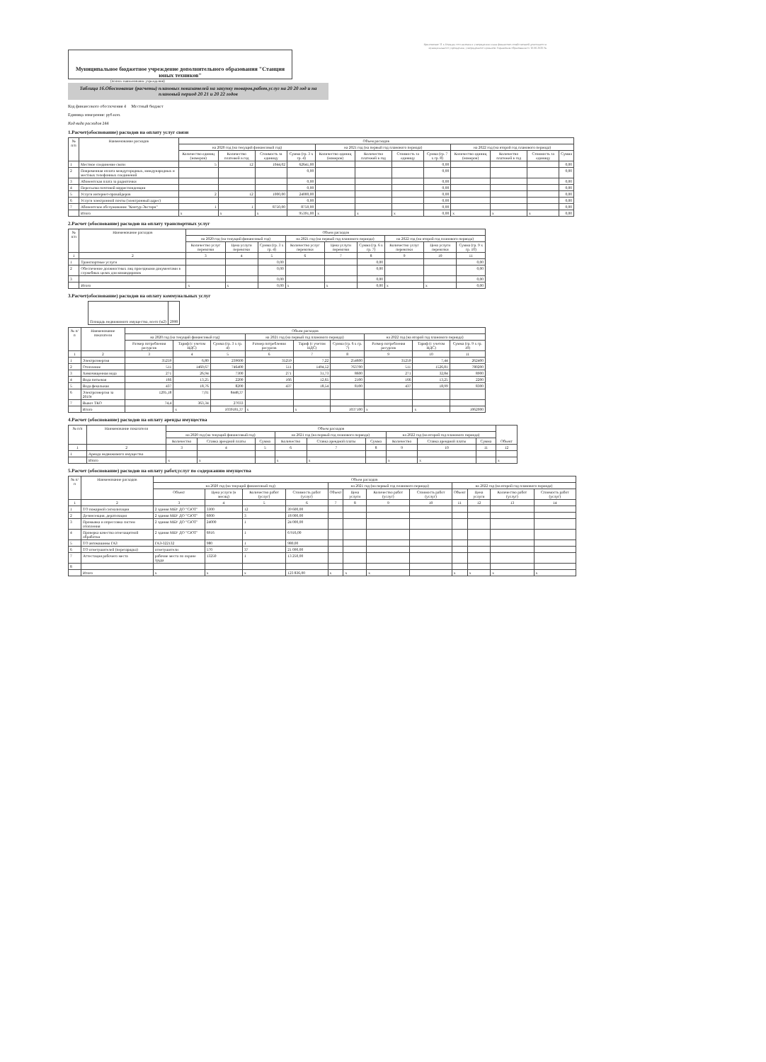Приложение 11 к Порядку составления и утверждения плана финансово-хозяйственной деятельности
муниципального учреждения, утвержденного приказом Управления образования от 10.06.2020 №
Муниципальное бюджетное учреждение дополнительного образования "Станция юных техников"
(полное наименование учреждения)
Таблица 16.Обоснование (расчеты) плановых показателей на закупку товаров,работ,услуг на 20 20 год и на плановый период 20 21 и 20 22 годов
Код финансового обеспечения 4 Местный бюджет
Единица измерения: руб.коп.
Код вида расходов 244
1.Расчет(обоснование) расходов на оплату услуг связи
| № п/п | Наименование расходов | Объем расходов | | | | | | | | | | | |
| --- | --- | --- | --- | --- | --- | --- | --- | --- | --- | --- | --- | --- | --- |
| | | на 2020 год (на текущий финансовый год) | | | | на 2021 год (на первый год планового периода) | | | | на 2022 год (на второй год планового периода) | | | |
| | | Количество единиц (номеров) | Количество платежей в год | Стоимость за единицу | Сумма (гр. 3 х гр. 4) | Количество единиц (номеров) | Количество платежей в год | Стоимость за единицу | Сумма (гр. 7 х гр. 8) | Количество единиц (номеров) | Количество платежей в год | Стоимость за единицу | Сумма |
| 1 | Местное соединение связи | 5 | 12 | 1044,02 | 62641,00 | | | | 0,00 | | | | 0,00 |
| 2 | Повременная оплата междугородных, международных и местных телефонных соединений | | | | 0,00 | | | | 0,00 | | | | 0,00 |
| 3 | Абонентская плата за радиоточки | | | | 0,00 | | | | 0,00 | | | | 0,00 |
| 4 | Пересылка почтовой корреспонденции | | | | 0,00 | | | | 0,00 | | | | 0,00 |
| 5 | Услуги интернет-провайдеров | 2 | 12 | 1000,00 | 24000,00 | | | | 0,00 | | | | 0,00 |
| 6 | Услуги электронной почты (электронный адрес) | | | | 0,00 | | | | 0,00 | | | | 0,00 |
| 7 | Абонентское обслуживание "Контур-Экстерн" | 1 | 1 | 8750,00 | 8750,00 | | | | 0,00 | | | | 0,00 |
| | Итого | x | x | x | 95391,00 | x | x | x | 0,00 | x | x | x | 0,00 |
2.Расчет (обоснование) расходов на оплату транспортных услуг
| № п/п | Наименование расходов | Объем расходов | | | | | | | | |
| --- | --- | --- | --- | --- | --- | --- | --- | --- | --- | --- |
| | | на 2020 год (на текущий финансовый год) | | | на 2021 год (на первый год планового периода) | | | на 2022 год (на второй год планового периода) | | |
| | | Количество услуг перевозки | Цена услуги перевозки | Сумма (гр. 3 х гр. 4) | Количество услуг перевозки | Цена услуги перевозки | Сумма (гр. 6 х гр. 7) | Количество услуг перевозки | Цена услуги перевозки | Сумма (гр. 9 х гр. 10) |
| 1 | 2 | 3 | 4 | 5 | 6 | 7 | 8 | 9 | 10 | 11 |
| 1 | Транспортные услуги | | | 0,00 | | | 0,00 | | | 0,00 |
| 2 | Обеспечение должностных лиц проездными документами в служебных целях для командировок | | | 0,00 | | | 0,00 | | | 0,00 |
| 3 | | | | 0,00 | | | 0,00 | | | 0,00 |
| | Итого | x | x | 0,00 | x | x | 0,00 | x | x | 0,00 |
3.Расчет(обоснование) расходов на оплату коммунальных услуг
| Площадь недвижимого имущества, всего (м2) | 2998 |
| № п/п | Наименование показателя | Объем расходов | | | | | | | | |
| --- | --- | --- | --- | --- | --- | --- | --- | --- | --- | --- |
| | | на 2020 год (на текущий финансовый год) | | | на 2021 год (на первый год планового периода) | | | на 2022 год (на второй год планового периода) | | |
| | | Размер потребления ресурсов | Тариф (с учетом НДС) | Сумма (гр. 3 х гр. 4) | Размер потребления ресурсов | Тариф (с учетом НДС) | Сумма (гр. 6 х гр. 7) | Размер потребления ресурсов | Тариф (с учетом НДС) | Сумма (гр. 9 х гр. 10) |
| 1 | 2 | 3 | 4 | 5 | 6 | 7 | 8 | 9 | 10 | 11 |
| 1 | Электроэнергия | 35259 | 6,80 | 239600 | 35259 | 7,22 | 254600 | 35259 | 7,44 | 262400 |
| 2 | Отопление | 511 | 1460,67 | 746400 | 511 | 1494,52 | 763700 | 511 | 1526,81 | 780200 |
| 3 | Химочищенная вода | 271 | 26,94 | 7300 | 271 | 31,73 | 8600 | 271 | 32,84 | 8900 |
| 4 | Вода питьевая | 166 | 13,25 | 2200 | 166 | 12,65 | 2100 | 166 | 13,25 | 2200 |
| 5 | Вода фекальная | 437 | 18,76 | 8200 | 437 | 18,54 | 8100 | 437 | 18,99 | 8300 |
| 6 | Электроэнергия за 2019г | 1205,18 | 7,01 | 8448,37 | | | | | | |
| 7 | Вывоз ТКО | 74,4 | 363,34 | 27033 | | | | | | |
| | Итого | | x | 1039181,37 | x | x | 1037100 | x | x | 1062000 |
4.Расчет (обоснование) расходов на оплату аренды имущества
| № п/п | Наименование показателя | Объем расходов | | | | | | | | | Объект |
| --- | --- | --- | --- | --- | --- | --- | --- | --- | --- | --- | --- |
| | | на 2020 год (на текущий финансовый год) | | | на 2021 год (на первый год планового периода) | | | на 2022 год (на второй год планового периода) | | | |
| | | Количество | Ставка арендной платы | Сумма | Количество | Ставка арендной платы | Сумма | Количество | Ставка арендной платы | Сумма | |
| 1 | 2 | 3 | 4 | 5 | 6 | 7 | 8 | 9 | 10 | 11 | 12 |
| 1 | Аренда недвижимого имущества | | | | | | | | | | |
| | Итого | x | x | | x | x | | x | x | | x |
5.Расчет (обоснование) расходов на оплату работ,услуг по содержанию имущества
| № п/п | Наименование расходов | Объем расходов | | | | | | | | | | | |
| --- | --- | --- | --- | --- | --- | --- | --- | --- | --- | --- | --- | --- | --- |
| | | на 2020 год (на текущий финансовый год) | | | | на 2021 год (на первый год планового периода) | | | | на 2022 год (на второй год планового периода) | | | |
| | | Объект | Цена услуги (в месяц) | Количество работ (услуг) | Стоимость работ (услуг) | Объект | Цена услуги | Количество работ (услуг) | Стоимость работ (услуг) | Объект | Цена услуги | Количество работ (услуг) | Стоимость работ (услуг) |
| 1 | 2 | 3 | 4 | 5 | 6 | 7 | 8 | 9 | 10 | 11 | 12 | 13 | 14 |
| 1 | ТО пожарной сигнализации | 2 здания МБУ ДО "СЮТ" | 3300 | 12 | 39 600,00 | | | | | | | | |
| 2 | Дезинсекция, дератизация | 2 здания МБУ ДО "СЮТ" | 6000 | 3 | 18 000,00 | | | | | | | | |
| 3 | Промывка и опрессовка систем отопления | 2 здания МБУ ДО "СЮТ" | 24000 | 1 | 24 000,00 | | | | | | | | |
| 4 | Проверка качества огнезащитной обработки | 2 здания МБУ ДО "СЮТ" | 6916 | 1 | 6 916,00 | | | | | | | | |
| 5 | ТО автомашины ГАЗ | ГАЗ-322132 | 980 | 1 | 980,00 | | | | | | | | |
| 6 | ТО огнетушителей (перезарядка) | огнетушители | 570 | 37 | 21 090,00 | | | | | | | | |
| 7 | Аттестация рабочего места | рабочие места по охране труда | 13250 | 1 | 13 250,00 | | | | | | | | |
| 8 | | | | | | | | | | | | | |
| | Итого | x | x | x | 123 836,00 | x | x | x | | x | x | x | x |